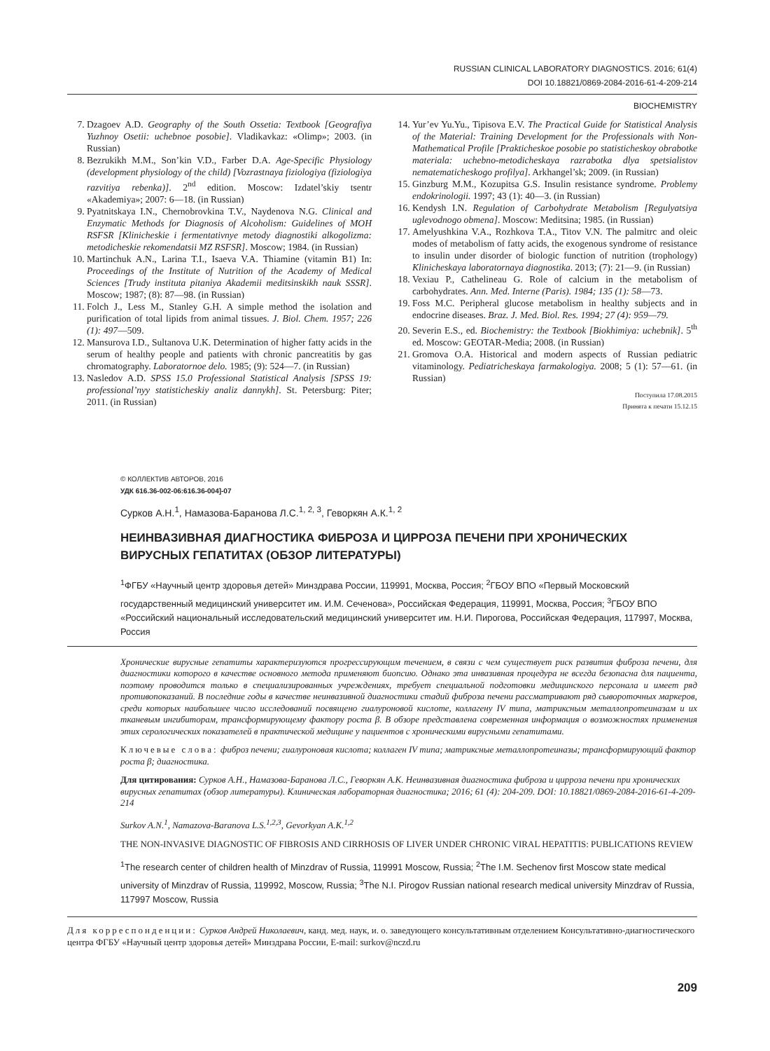RUSSIAN CLINICAL LABORATORY DIAGNOSTICS. 2016; 61(4)
DOI 10.18821/0869-2084-2016-61-4-209-214
BIOCHEMISTRY
7. Dzagoev A.D. Geography of the South Ossetia: Textbook [Geografiya Yuzhnoy Osetii: uchebnoe posobie]. Vladikavkaz: «Olimp»; 2003. (in Russian)
8. Bezrukikh M.M., Son’kin V.D., Farber D.A. Age-Specific Physiology (development physiology of the child) [Vozrastnaya fiziologiya (fiziologiya razvitiya rebenka)]. 2<sup>nd</sup> edition. Moscow: Izdatel’skiy tsentr «Akademiya»; 2007: 6—18. (in Russian)
9. Pyatnitskaya I.N., Chernobrovkina T.V., Naydenova N.G. Clinical and Enzymatic Methods for Diagnosis of Alcoholism: Guidelines of MOH RSFSR [Klinicheskie i fermentativnye metody diagnostiki alkogolizma: metodicheskie rekomendatsii MZ RSFSR]. Moscow; 1984. (in Russian)
10. Martinchuk A.N., Larina T.I., Isaeva V.A. Thiamine (vitamin B1) In: Proceedings of the Institute of Nutrition of the Academy of Medical Sciences [Trudy instituta pitaniya Akademii meditsinskikh nauk SSSR]. Moscow; 1987; (8): 87—98. (in Russian)
11. Folch J., Less M., Stanley G.H. A simple method the isolation and purification of total lipids from animal tissues. J. Biol. Chem. 1957; 226 (1): 497—509.
12. Mansurova I.D., Sultanova U.K. Determination of higher fatty acids in the serum of healthy people and patients with chronic pancreatitis by gas chromatography. Laboratornoe delo. 1985; (9): 524—7. (in Russian)
13. Nasledov A.D. SPSS 15.0 Professional Statistical Analysis [SPSS 19: professional’nyy statisticheskiy analiz dannykh]. St. Petersburg: Piter; 2011. (in Russian)
14. Yur’ev Yu.Yu., Tipisova E.V. The Practical Guide for Statistical Analysis of the Material: Training Development for the Professionals with Non-Mathematical Profile [Prakticheskoe posobie po statisticheskoy obrabotke materiala: uchebno-metodicheskaya razrabotka dlya spetsialistov nematematicheskogo profilya]. Arkhangel’sk; 2009. (in Russian)
15. Ginzburg M.M., Kozupitsa G.S. Insulin resistance syndrome. Problemy endokrinologii. 1997; 43 (1): 40—3. (in Russian)
16. Kendysh I.N. Regulation of Carbohydrate Metabolism [Regulyatsiya uglevodnogo obmena]. Moscow: Meditsina; 1985. (in Russian)
17. Amelyushkina V.A., Rozhkova T.A., Titov V.N. The palmitrc and oleic modes of metabolism of fatty acids, the exogenous syndrome of resistance to insulin under disorder of biologic function of nutrition (trophology) Klinicheskaya laboratornaya diagnostika. 2013; (7): 21—9. (in Russian)
18. Vexiau P., Cathelineau G. Role of calcium in the metabolism of carbohydrates. Ann. Med. Interne (Paris). 1984; 135 (1): 58—73.
19. Foss M.C. Peripheral glucose metabolism in healthy subjects and in endocrine diseases. Braz. J. Med. Biol. Res. 1994; 27 (4): 959—79.
20. Severin E.S., ed. Biochemistry: the Textbook [Biokhimiya: uchebnik]. 5<sup>th</sup> ed. Moscow: GEOTAR-Media; 2008. (in Russian)
21. Gromova O.A. Historical and modern aspects of Russian pediatric vitaminology. Pediatricheskaya farmakologiya. 2008; 5 (1): 57—61. (in Russian)
Поступила 17.08.2015
Принята к печати 15.12.15
© КОЛЛЕКТИВ АВТОРОВ, 2016
УДК 616.36-002-06:616.36-004]-07
Сурков А.Н.<sup>1</sup>, Намазова-Баранова Л.С.<sup>1, 2, 3</sup>, Геворкян А.К.<sup>1, 2</sup>
НЕИНВАЗИВНАЯ ДИАГНОСТИКА ФИБРОЗА И ЦИРРОЗА ПЕЧЕНИ ПРИ ХРОНИЧЕСКИХ ВИРУСНЫХ ГЕПАТИТАХ (ОБЗОР ЛИТЕРАТУРЫ)
<sup>1</sup> ФГБУ «Научный центр здоровья детей» Минздрава России, 119991, Москва, Россия; <sup>2</sup>ГБОУ ВПО «Первый Московский государственный медицинский университет им. И.М. Сеченова», Российская Федерация, 119991, Москва, Россия; <sup>3</sup>ГБОУ ВПО «Российский национальный исследовательский медицинский университет им. Н.И. Пирогова, Российская Федерация, 117997, Москва, Россия
Хронические вирусные гепатиты характеризуются прогрессирующим течением, в связи с чем существует риск развития фиброза печени, для диагностики которого в качестве основного метода применяют биопсию. Однако эта инвазивная процедура не всегда безопасна для пациента, поэтому проводится только в специализированных учреждениях, требует специальной подготовки медицинского персонала и имеет ряд противопоказаний. В последние годы в качестве неинвазивной диагностики стадий фиброза печени рассматривают ряд сывороточных маркеров, среди которых наибольшее число исследований посвящено гиалуроновой кислоте, коллагену IV типа, матриксным металлопротеиназам и их тканевым ингибиторам, трансформирующему фактору роста β. В обзоре представлена современная информация о возможностях применения этих серологических показателей в практической медицине у пациентов с хроническими вирусными гепатитами.
Ключевые слова: фиброз печени; гиалуроновая кислота; коллаген IV типа; матриксные металлопротеиназы; трансформирующий фактор роста β; диагностика.
Для цитирования: Сурков А.Н., Намазова-Баранова Л.С., Геворкян А.К. Неинвазивная диагностика фиброза и цирроза печени при хронических вирусных гепатитах (обзор литературы). Клиническая лабораторная диагностика; 2016; 61 (4): 204-209. DOI: 10.18821/0869-2084-2016-61-4-209-214
Surkov A.N.<sup>1</sup>, Namazova-Baranova L.S.<sup>1,2,3</sup>, Gevorkyan A.K.<sup>1,2</sup>
THE NON-INVASIVE DIAGNOSTIC OF FIBROSIS AND CIRRHOSIS OF LIVER UNDER CHRONIC VIRAL HEPATITIS: PUBLICATIONS REVIEW
<sup>1</sup> The research center of children health of Minzdrav of Russia, 119991 Moscow, Russia; <sup>2</sup>The I.M. Sechenov first Moscow state medical university of Minzdrav of Russia, 119992, Moscow, Russia; <sup>3</sup>The N.I. Pirogov Russian national research medical university Minzdrav of Russia, 117997 Moscow, Russia
Для корреспонденции: Сурков Андрей Николаевич, канд. мед. наук, и. о. заведующего консультативным отделением Консультативно-диагностического центра ФГБУ «Научный центр здоровья детей» Минздрава России, E-mail: surkov@nczd.ru
209